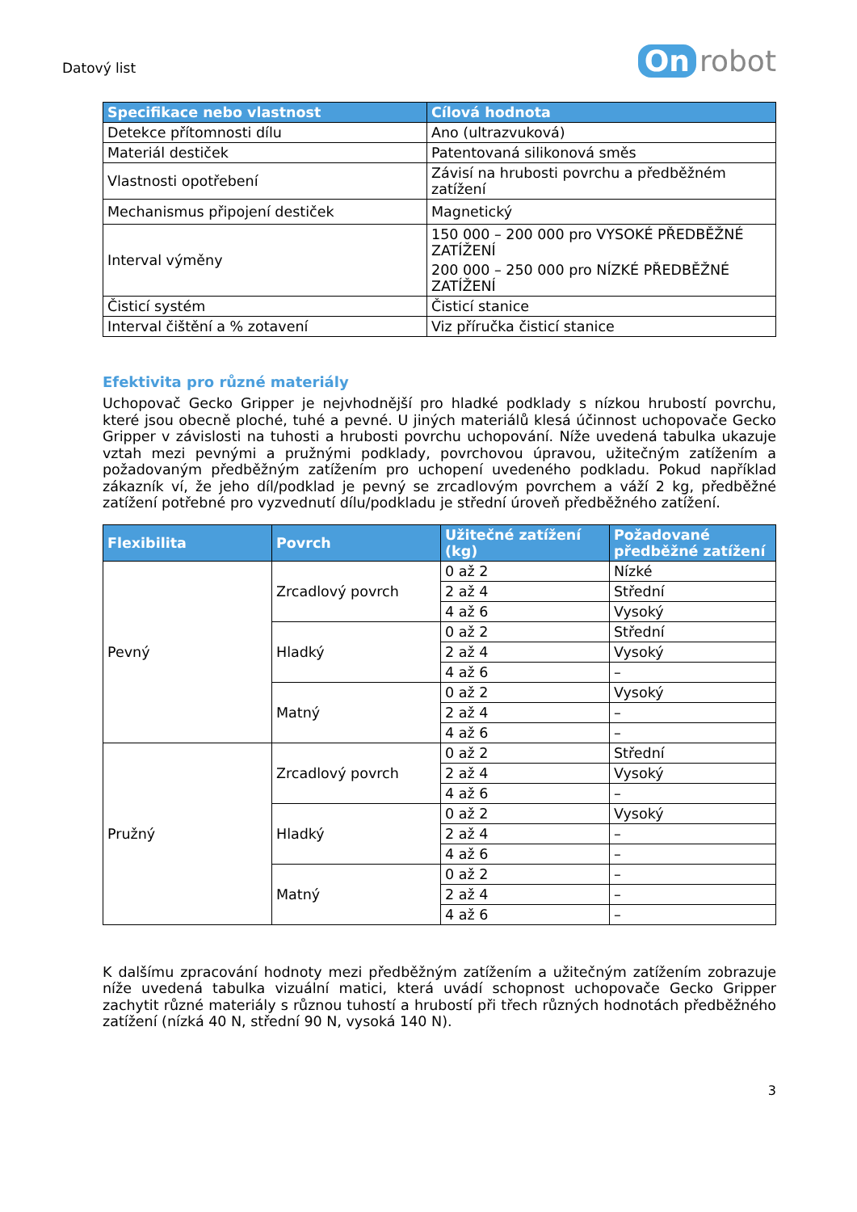Datový list
On robot
| Specifikace nebo vlastnost | Cílová hodnota |
| --- | --- |
| Detekce přítomnosti dílu | Ano (ultrazvuková) |
| Materiál destiček | Patentovaná silikonová směs |
| Vlastnosti opotřebení | Závisí na hrubosti povrchu a předběžném zatížení |
| Mechanismus připojení destiček | Magnetický |
| Interval výměny | 150 000 – 200 000 pro VYSOKÉ PŘEDBĚŽNÉ ZATÍŽENÍ 200 000 – 250 000 pro NÍZKÉ PŘEDBĚŽNÉ ZATÍŽENÍ |
| Čisticí systém | Čisticí stanice |
| Interval čištění a % zotavení | Viz příručka čisticí stanice |
Efektivita pro různé materiály
Uchopovač Gecko Gripper je nejvhodnější pro hladké podklady s nízkou hrubostí povrchu, které jsou obecně ploché, tuhé a pevné. U jiných materiálů klesá účinnost uchopovače Gecko Gripper v závislosti na tuhosti a hrubosti povrchu uchopování. Níže uvedená tabulka ukazuje vztah mezi pevnými a pružnými podklady, povrchovou úpravou, užitečným zatížením a požadovaným předběžným zatížením pro uchopení uvedeného podkladu. Pokud například zákazník ví, že jeho díl/podklad je pevný se zrcadlovým povrchem a váží 2 kg, předběžné zatížení potřebné pro vyzvednutí dílu/podkladu je střední úroveň předběžného zatížení.
| Flexibilita | Povrch | Užitečné zatížení (kg) | Požadované předběžné zatížení |
| --- | --- | --- | --- |
| Pevný | Zrcadlový povrch | 0 až 2 | Nízké |
| | | 2 až 4 | Střední |
| | | 4 až 6 | Vysoký |
| | Hladký | 0 až 2 | Střední |
| | | 2 až 4 | Vysoký |
| | | 4 až 6 | – |
| | Matný | 0 až 2 | Vysoký |
| | | 2 až 4 | – |
| | | 4 až 6 | – |
| Pružný | Zrcadlový povrch | 0 až 2 | Střední |
| | | 2 až 4 | Vysoký |
| | | 4 až 6 | – |
| | Hladký | 0 až 2 | Vysoký |
| | | 2 až 4 | – |
| | | 4 až 6 | – |
| | Matný | 0 až 2 | – |
| | | 2 až 4 | – |
| | | 4 až 6 | – |
K dalšímu zpracování hodnoty mezi předběžným zatížením a užitečným zatížením zobrazuje níže uvedená tabulka vizuální matici, která uvádí schopnost uchopovače Gecko Gripper zachytit různé materiály s různou tuhostí a hrubostí při třech různých hodnotách předběžného zatížení (nízká 40 N, střední 90 N, vysoká 140 N).
3